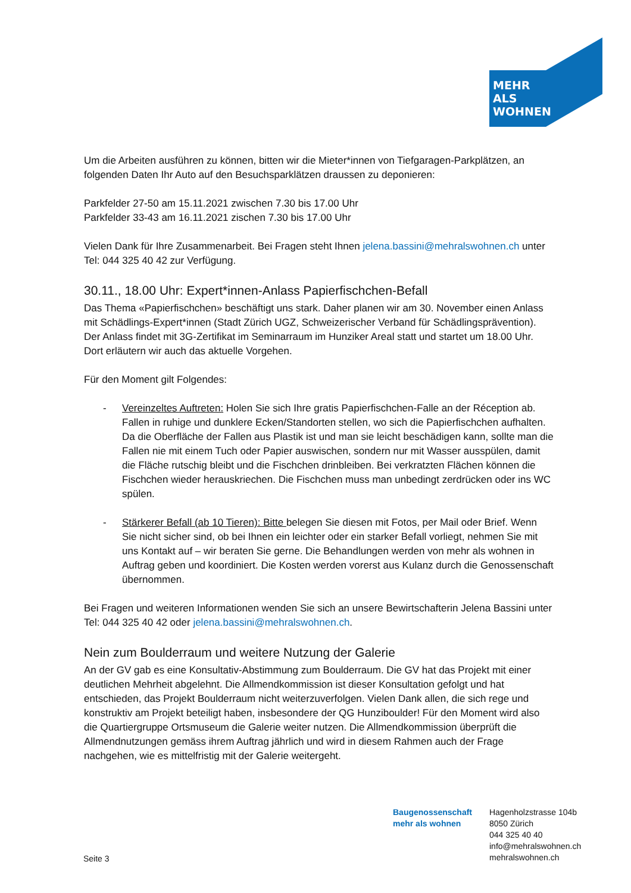MEHR
ALS
WOHNEN
Um die Arbeiten ausführen zu können, bitten wir die Mieter*innen von Tiefgaragen-Parkplätzen, an folgenden Daten Ihr Auto auf den Besuchsparklätzen draussen zu deponieren:
Parkfelder 27-50 am 15.11.2021 zwischen 7.30 bis 17.00 Uhr
Parkfelder 33-43 am 16.11.2021 zischen 7.30 bis 17.00 Uhr
Vielen Dank für Ihre Zusammenarbeit. Bei Fragen steht Ihnen jelena.bassini@mehralswohnen.ch unter Tel: 044 325 40 42 zur Verfügung.
30.11., 18.00 Uhr: Expert*innen-Anlass Papierfischchen-Befall
Das Thema «Papierfischchen» beschäftigt uns stark. Daher planen wir am 30. November einen Anlass mit Schädlings-Expert*innen (Stadt Zürich UGZ, Schweizerischer Verband für Schädlingsprävention). Der Anlass findet mit 3G-Zertifikat im Seminarraum im Hunziker Areal statt und startet um 18.00 Uhr. Dort erläutern wir auch das aktuelle Vorgehen.
Für den Moment gilt Folgendes:
- Vereinzeltes Auftreten: Holen Sie sich Ihre gratis Papierfischchen-Falle an der Réception ab. Fallen in ruhige und dunklere Ecken/Standorten stellen, wo sich die Papierfischchen aufhalten. Da die Oberfläche der Fallen aus Plastik ist und man sie leicht beschädigen kann, sollte man die Fallen nie mit einem Tuch oder Papier auswischen, sondern nur mit Wasser ausspülen, damit die Fläche rutschig bleibt und die Fischchen drinbleiben. Bei verkratzten Flächen können die Fischchen wieder herauskriechen. Die Fischchen muss man unbedingt zerdrücken oder ins WC spülen.
- Stärkerer Befall (ab 10 Tieren): Bitte belegen Sie diesen mit Fotos, per Mail oder Brief. Wenn Sie nicht sicher sind, ob bei Ihnen ein leichter oder ein starker Befall vorliegt, nehmen Sie mit uns Kontakt auf – wir beraten Sie gerne. Die Behandlungen werden von mehr als wohnen in Auftrag geben und koordiniert. Die Kosten werden vorerst aus Kulanz durch die Genossenschaft übernommen.
Bei Fragen und weiteren Informationen wenden Sie sich an unsere Bewirtschafterin Jelena Bassini unter Tel: 044 325 40 42 oder jelena.bassini@mehralswohnen.ch.
Nein zum Boulderraum und weitere Nutzung der Galerie
An der GV gab es eine Konsultativ-Abstimmung zum Boulderraum. Die GV hat das Projekt mit einer deutlichen Mehrheit abgelehnt. Die Allmendkommission ist dieser Konsultation gefolgt und hat entschieden, das Projekt Boulderraum nicht weiterzuverfolgen. Vielen Dank allen, die sich rege und konstruktiv am Projekt beteiligt haben, insbesondere der QG Hunziboulder! Für den Moment wird also die Quartiergruppe Ortsmuseum die Galerie weiter nutzen. Die Allmendkommission überprüft die Allmendnutzungen gemäss ihrem Auftrag jährlich und wird in diesem Rahmen auch der Frage nachgehen, wie es mittelfristig mit der Galerie weitergeht.
Baugenossenschaft
mehr als wohnen
Hagenholzstrasse 104b
8050 Zürich
044 325 40 40
info@mehralswohnen.ch
mehralswohnen.ch
Seite 3